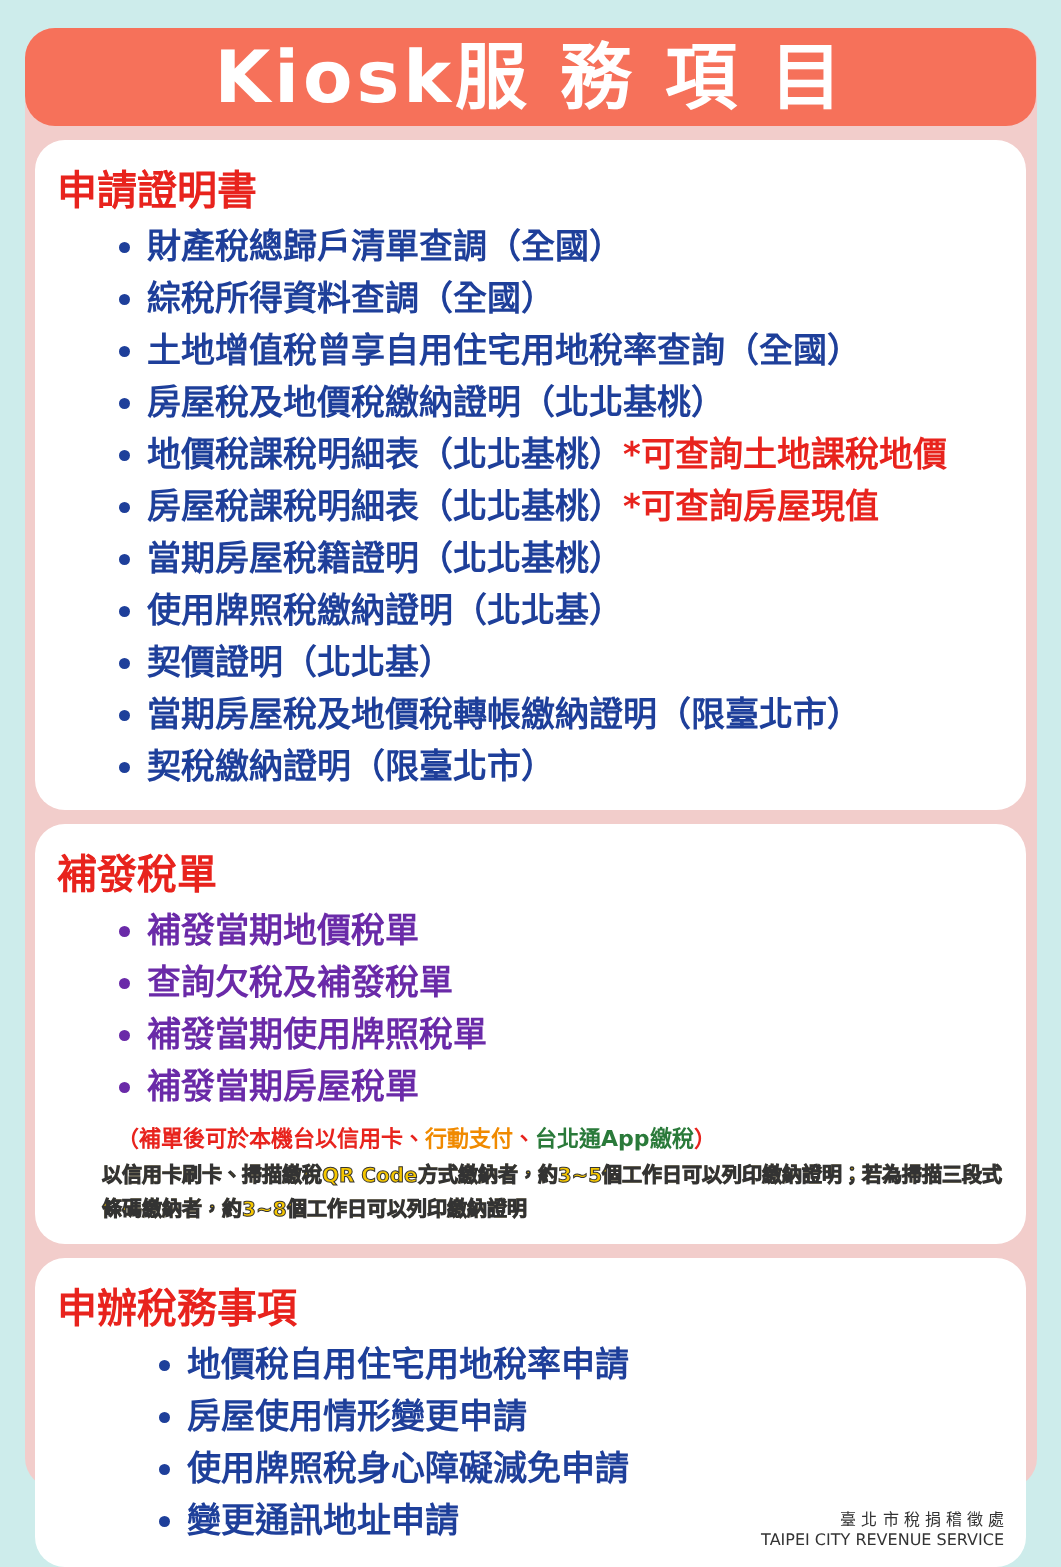Kiosk服 務 項 目
申請證明書
財產稅總歸戶清單查調（全國）
綜稅所得資料查調（全國）
土地增值稅曾享自用住宅用地稅率查詢（全國）
房屋稅及地價稅繳納證明（北北基桃）
地價稅課稅明細表（北北基桃）*可查詢土地課稅地價
房屋稅課稅明細表（北北基桃）*可查詢房屋現值
當期房屋稅籍證明（北北基桃）
使用牌照稅繳納證明（北北基）
契價證明（北北基）
當期房屋稅及地價稅轉帳繳納證明（限臺北市）
契稅繳納證明（限臺北市）
補發稅單
補發當期地價稅單
查詢欠稅及補發稅單
補發當期使用牌照稅單
補發當期房屋稅單
（補單後可於本機台以信用卡、行動支付、台北通App繳稅）
以信用卡刷卡、掃描繳稅QR Code方式繳納者，約3~5個工作日可以列印繳納證明；若為掃描三段式條碼繳納者，約3~8個工作日可以列印繳納證明
申辦稅務事項
地價稅自用住宅用地稅率申請
房屋使用情形變更申請
使用牌照稅身心障礙減免申請
變更通訊地址申請
臺 北 市 稅 捐 稽 徵 處
TAIPEI CITY REVENUE SERVICE